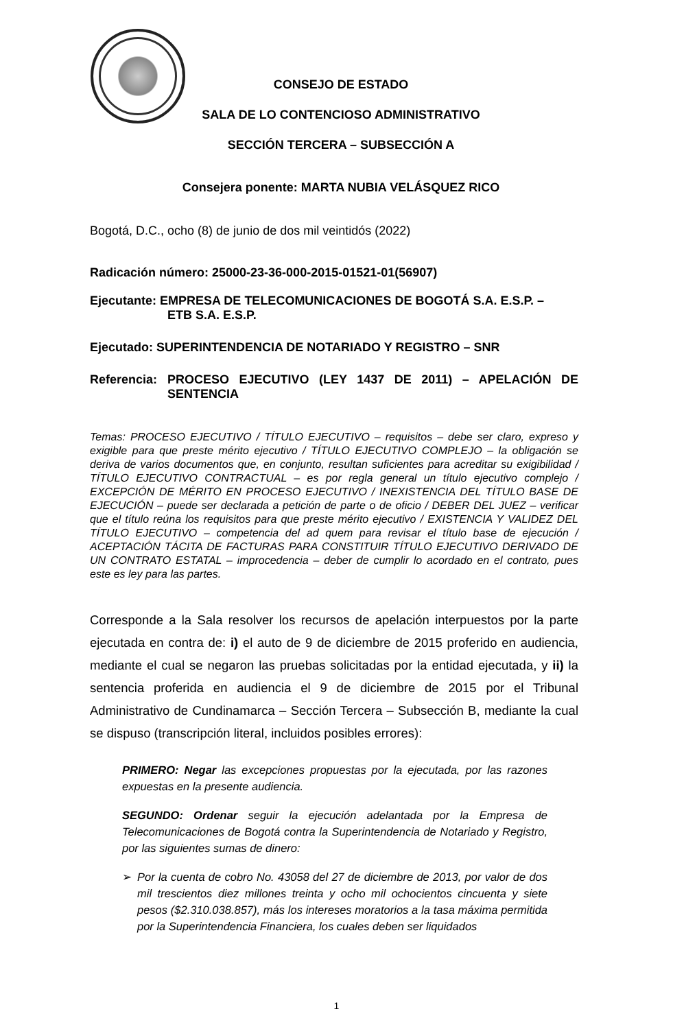CONSEJO DE ESTADO
SALA DE LO CONTENCIOSO ADMINISTRATIVO
SECCIÓN TERCERA – SUBSECCIÓN A
Consejera ponente: MARTA NUBIA VELÁSQUEZ RICO
Bogotá, D.C., ocho (8) de junio de dos mil veintidós (2022)
Radicación número: 25000-23-36-000-2015-01521-01(56907)
Ejecutante: EMPRESA DE TELECOMUNICACIONES DE BOGOTÁ S.A. E.S.P. –
ETB S.A. E.S.P.
Ejecutado: SUPERINTENDENCIA DE NOTARIADO Y REGISTRO – SNR
Referencia: PROCESO EJECUTIVO (LEY 1437 DE 2011) – APELACIÓN DE SENTENCIA
Temas: PROCESO EJECUTIVO / TÍTULO EJECUTIVO – requisitos – debe ser claro, expreso y exigible para que preste mérito ejecutivo / TÍTULO EJECUTIVO COMPLEJO – la obligación se deriva de varios documentos que, en conjunto, resultan suficientes para acreditar su exigibilidad / TÍTULO EJECUTIVO CONTRACTUAL – es por regla general un título ejecutivo complejo / EXCEPCIÓN DE MÉRITO EN PROCESO EJECUTIVO / INEXISTENCIA DEL TÍTULO BASE DE EJECUCIÓN – puede ser declarada a petición de parte o de oficio / DEBER DEL JUEZ – verificar que el título reúna los requisitos para que preste mérito ejecutivo / EXISTENCIA Y VALIDEZ DEL TÍTULO EJECUTIVO – competencia del ad quem para revisar el título base de ejecución / ACEPTACIÓN TÁCITA DE FACTURAS PARA CONSTITUIR TÍTULO EJECUTIVO DERIVADO DE UN CONTRATO ESTATAL – improcedencia – deber de cumplir lo acordado en el contrato, pues este es ley para las partes.
Corresponde a la Sala resolver los recursos de apelación interpuestos por la parte ejecutada en contra de: i) el auto de 9 de diciembre de 2015 proferido en audiencia, mediante el cual se negaron las pruebas solicitadas por la entidad ejecutada, y ii) la sentencia proferida en audiencia el 9 de diciembre de 2015 por el Tribunal Administrativo de Cundinamarca – Sección Tercera – Subsección B, mediante la cual se dispuso (transcripción literal, incluidos posibles errores):
PRIMERO: Negar las excepciones propuestas por la ejecutada, por las razones expuestas en la presente audiencia.
SEGUNDO: Ordenar seguir la ejecución adelantada por la Empresa de Telecomunicaciones de Bogotá contra la Superintendencia de Notariado y Registro, por las siguientes sumas de dinero:
➢ Por la cuenta de cobro No. 43058 del 27 de diciembre de 2013, por valor de dos mil trescientos diez millones treinta y ocho mil ochocientos cincuenta y siete pesos ($2.310.038.857), más los intereses moratorios a la tasa máxima permitida por la Superintendencia Financiera, los cuales deben ser liquidados
1